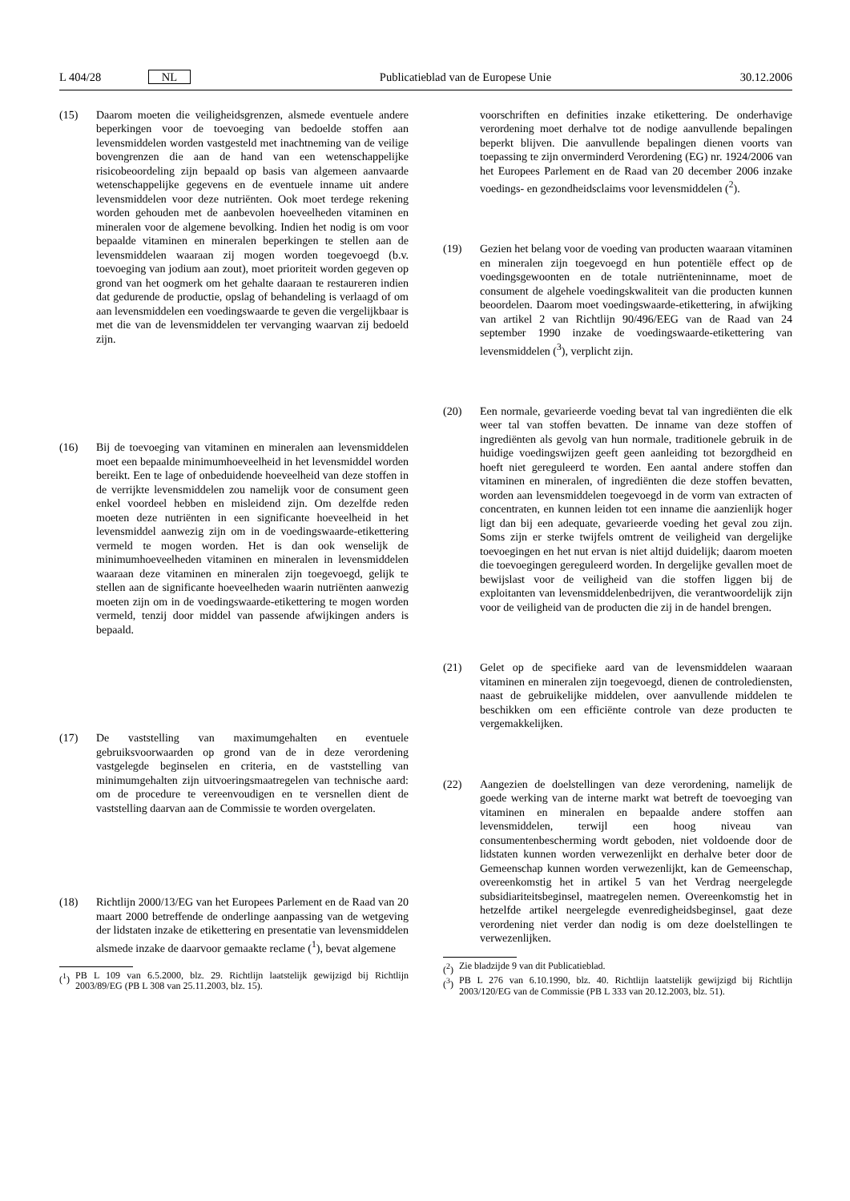L 404/28 NL Publicatieblad van de Europese Unie 30.12.2006
(15) Daarom moeten die veiligheidsgrenzen, alsmede eventuele andere beperkingen voor de toevoeging van bedoelde stoffen aan levensmiddelen worden vastgesteld met inachtneming van de veilige bovengrenzen die aan de hand van een wetenschappelijke risicobeoordeling zijn bepaald op basis van algemeen aanvaarde wetenschappelijke gegevens en de eventuele inname uit andere levensmiddelen voor deze nutriënten. Ook moet terdege rekening worden gehouden met de aanbevolen hoeveelheden vitaminen en mineralen voor de algemene bevolking. Indien het nodig is om voor bepaalde vitaminen en mineralen beperkingen te stellen aan de levensmiddelen waaraan zij mogen worden toegevoegd (b.v. toevoeging van jodium aan zout), moet prioriteit worden gegeven op grond van het oogmerk om het gehalte daaraan te restaureren indien dat gedurende de productie, opslag of behandeling is verlaagd of om aan levensmiddelen een voedingswaarde te geven die vergelijkbaar is met die van de levensmiddelen ter vervanging waarvan zij bedoeld zijn.
(16) Bij de toevoeging van vitaminen en mineralen aan levensmiddelen moet een bepaalde minimumhoeveelheid in het levensmiddel worden bereikt. Een te lage of onbeduidende hoeveelheid van deze stoffen in de verrijkte levensmiddelen zou namelijk voor de consument geen enkel voordeel hebben en misleidend zijn. Om dezelfde reden moeten deze nutriënten in een significante hoeveelheid in het levensmiddel aanwezig zijn om in de voedingswaarde-etikettering vermeld te mogen worden. Het is dan ook wenselijk de minimumhoeveelheden vitaminen en mineralen in levensmiddelen waaraan deze vitaminen en mineralen zijn toegevoegd, gelijk te stellen aan de significante hoeveelheden waarin nutriënten aanwezig moeten zijn om in de voedingswaarde-etikettering te mogen worden vermeld, tenzij door middel van passende afwijkingen anders is bepaald.
(17) De vaststelling van maximumgehalten en eventuele gebruiksvoorwaarden op grond van de in deze verordening vastgelegde beginselen en criteria, en de vaststelling van minimumgehalten zijn uitvoeringsmaatregelen van technische aard: om de procedure te vereenvoudigen en te versnellen dient de vaststelling daarvan aan de Commissie te worden overgelaten.
(18) Richtlijn 2000/13/EG van het Europees Parlement en de Raad van 20 maart 2000 betreffende de onderlinge aanpassing van de wetgeving der lidstaten inzake de etikettering en presentatie van levensmiddelen alsmede inzake de daarvoor gemaakte reclame (<sup>1</sup>), bevat algemene
(<sup>1</sup>) PB L 109 van 6.5.2000, blz. 29. Richtlijn laatstelijk gewijzigd bij Richtlijn 2003/89/EG (PB L 308 van 25.11.2003, blz. 15).
voorschriften en definities inzake etikettering. De onderhavige verordening moet derhalve tot de nodige aanvullende bepalingen beperkt blijven. Die aanvullende bepalingen dienen voorts van toepassing te zijn onverminderd Verordening (EG) nr. 1924/2006 van het Europees Parlement en de Raad van 20 december 2006 inzake voedings- en gezondheidsclaims voor levensmiddelen (<sup>2</sup>).
(19) Gezien het belang voor de voeding van producten waaraan vitaminen en mineralen zijn toegevoegd en hun potentiële effect op de voedingsgewoonten en de totale nutriënteninname, moet de consument de algehele voedingskwaliteit van die producten kunnen beoordelen. Daarom moet voedingswaarde-etikettering, in afwijking van artikel 2 van Richtlijn 90/496/EEG van de Raad van 24 september 1990 inzake de voedingswaarde-etikettering van levensmiddelen (<sup>3</sup>), verplicht zijn.
(20) Een normale, gevarieerde voeding bevat tal van ingrediënten die elk weer tal van stoffen bevatten. De inname van deze stoffen of ingrediënten als gevolg van hun normale, traditionele gebruik in de huidige voedingswijzen geeft geen aanleiding tot bezorgdheid en hoeft niet gereguleerd te worden. Een aantal andere stoffen dan vitaminen en mineralen, of ingrediënten die deze stoffen bevatten, worden aan levensmiddelen toegevoegd in de vorm van extracten of concentraten, en kunnen leiden tot een inname die aanzienlijk hoger ligt dan bij een adequate, gevarieerde voeding het geval zou zijn. Soms zijn er sterke twijfels omtrent de veiligheid van dergelijke toevoegingen en het nut ervan is niet altijd duidelijk; daarom moeten die toevoegingen gereguleerd worden. In dergelijke gevallen moet de bewijslast voor de veiligheid van die stoffen liggen bij de exploitanten van levensmiddelenbedrijven, die verantwoordelijk zijn voor de veiligheid van de producten die zij in de handel brengen.
(21) Gelet op de specifieke aard van de levensmiddelen waaraan vitaminen en mineralen zijn toegevoegd, dienen de controlediensten, naast de gebruikelijke middelen, over aanvullende middelen te beschikken om een efficiënte controle van deze producten te vergemakkelijken.
(22) Aangezien de doelstellingen van deze verordening, namelijk de goede werking van de interne markt wat betreft de toevoeging van vitaminen en mineralen en bepaalde andere stoffen aan levensmiddelen, terwijl een hoog niveau van consumentenbescherming wordt geboden, niet voldoende door de lidstaten kunnen worden verwezenlijkt en derhalve beter door de Gemeenschap kunnen worden verwezenlijkt, kan de Gemeenschap, overeenkomstig het in artikel 5 van het Verdrag neergelegde subsidiariteitsbeginsel, maatregelen nemen. Overeenkomstig het in hetzelfde artikel neergelegde evenredigheidsbeginsel, gaat deze verordening niet verder dan nodig is om deze doelstellingen te verwezenlijken.
(<sup>2</sup>) Zie bladzijde 9 van dit Publicatieblad.
(<sup>3</sup>) PB L 276 van 6.10.1990, blz. 40. Richtlijn laatstelijk gewijzigd bij Richtlijn 2003/120/EG van de Commissie (PB L 333 van 20.12.2003, blz. 51).